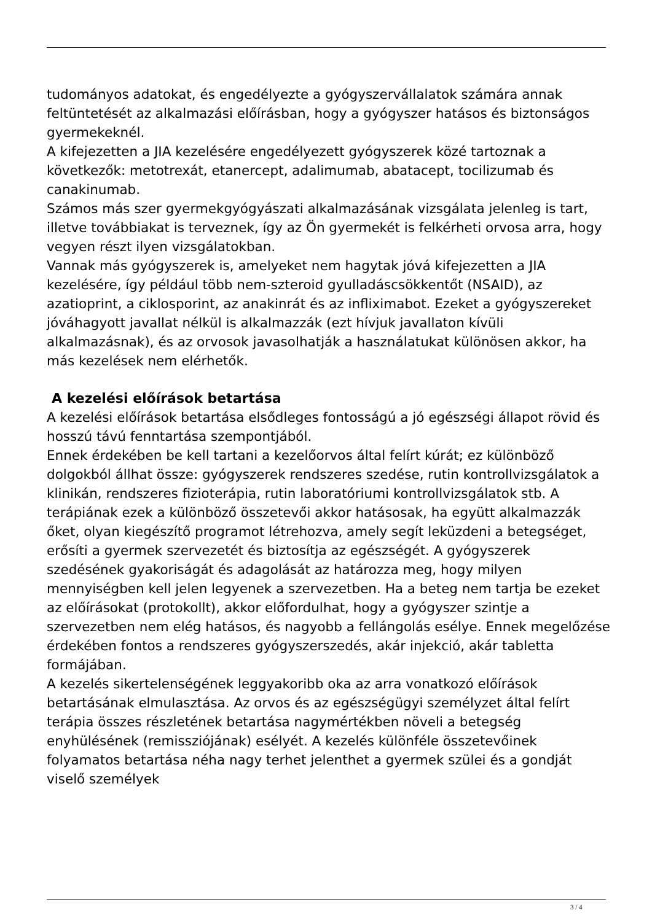tudományos adatokat, és engedélyezte a gyógyszervállalatok számára annak feltüntetését az alkalmazási előírásban, hogy a gyógyszer hatásos és biztonságos gyermekeknél.
A kifejezetten a JIA kezelésére engedélyezett gyógyszerek közé tartoznak a következők: metotrexát, etanercept, adalimumab, abatacept, tocilizumab és canakinumab.
Számos más szer gyermekgyógyászati alkalmazásának vizsgálata jelenleg is tart, illetve továbbiakat is terveznek, így az Ön gyermekét is felkérheti orvosa arra, hogy vegyen részt ilyen vizsgálatokban.
Vannak más gyógyszerek is, amelyeket nem hagytak jóvá kifejezetten a JIA kezelésére, így például több nem-szteroid gyulladáscsökkentőt (NSAID), az azatioprint, a ciklosporint, az anakinrát és az infliximabot. Ezeket a gyógyszereket jóváhagyott javallat nélkül is alkalmazzák (ezt hívjuk javallaton kívüli alkalmazásnak), és az orvosok javasolhatják a használatukat különösen akkor, ha más kezelések nem elérhetők.
A kezelési előírások betartása
A kezelési előírások betartása elsődleges fontosságú a jó egészségi állapot rövid és hosszú távú fenntartása szempontjából.
Ennek érdekében be kell tartani a kezelőorvos által felírt kúrát; ez különböző dolgokból állhat össze: gyógyszerek rendszeres szedése, rutin kontrollvizsgálatok a klinikán, rendszeres fizioterápia, rutin laboratóriumi kontrollvizsgálatok stb. A terápiának ezek a különböző összetevői akkor hatásosak, ha együtt alkalmazzák őket, olyan kiegészítő programot létrehozva, amely segít leküzdeni a betegséget, erősíti a gyermek szervezetét és biztosítja az egészségét. A gyógyszerek szedésének gyakoriságát és adagolását az határozza meg, hogy milyen mennyiségben kell jelen legyenek a szervezetben. Ha a beteg nem tartja be ezeket az előírásokat (protokollt), akkor előfordulhat, hogy a gyógyszer szintje a szervezetben nem elég hatásos, és nagyobb a fellángolás esélye. Ennek megelőzése érdekében fontos a rendszeres gyógyszerszedés, akár injekció, akár tabletta formájában.
A kezelés sikertelenségének leggyakoribb oka az arra vonatkozó előírások betartásának elmulasztása. Az orvos és az egészségügyi személyzet által felírt terápia összes részletének betartása nagymértékben növeli a betegség enyhülésének (remissziójának) esélyét. A kezelés különféle összetevőinek folyamatos betartása néha nagy terhet jelenthet a gyermek szülei és a gondját viselő személyek
3 / 4